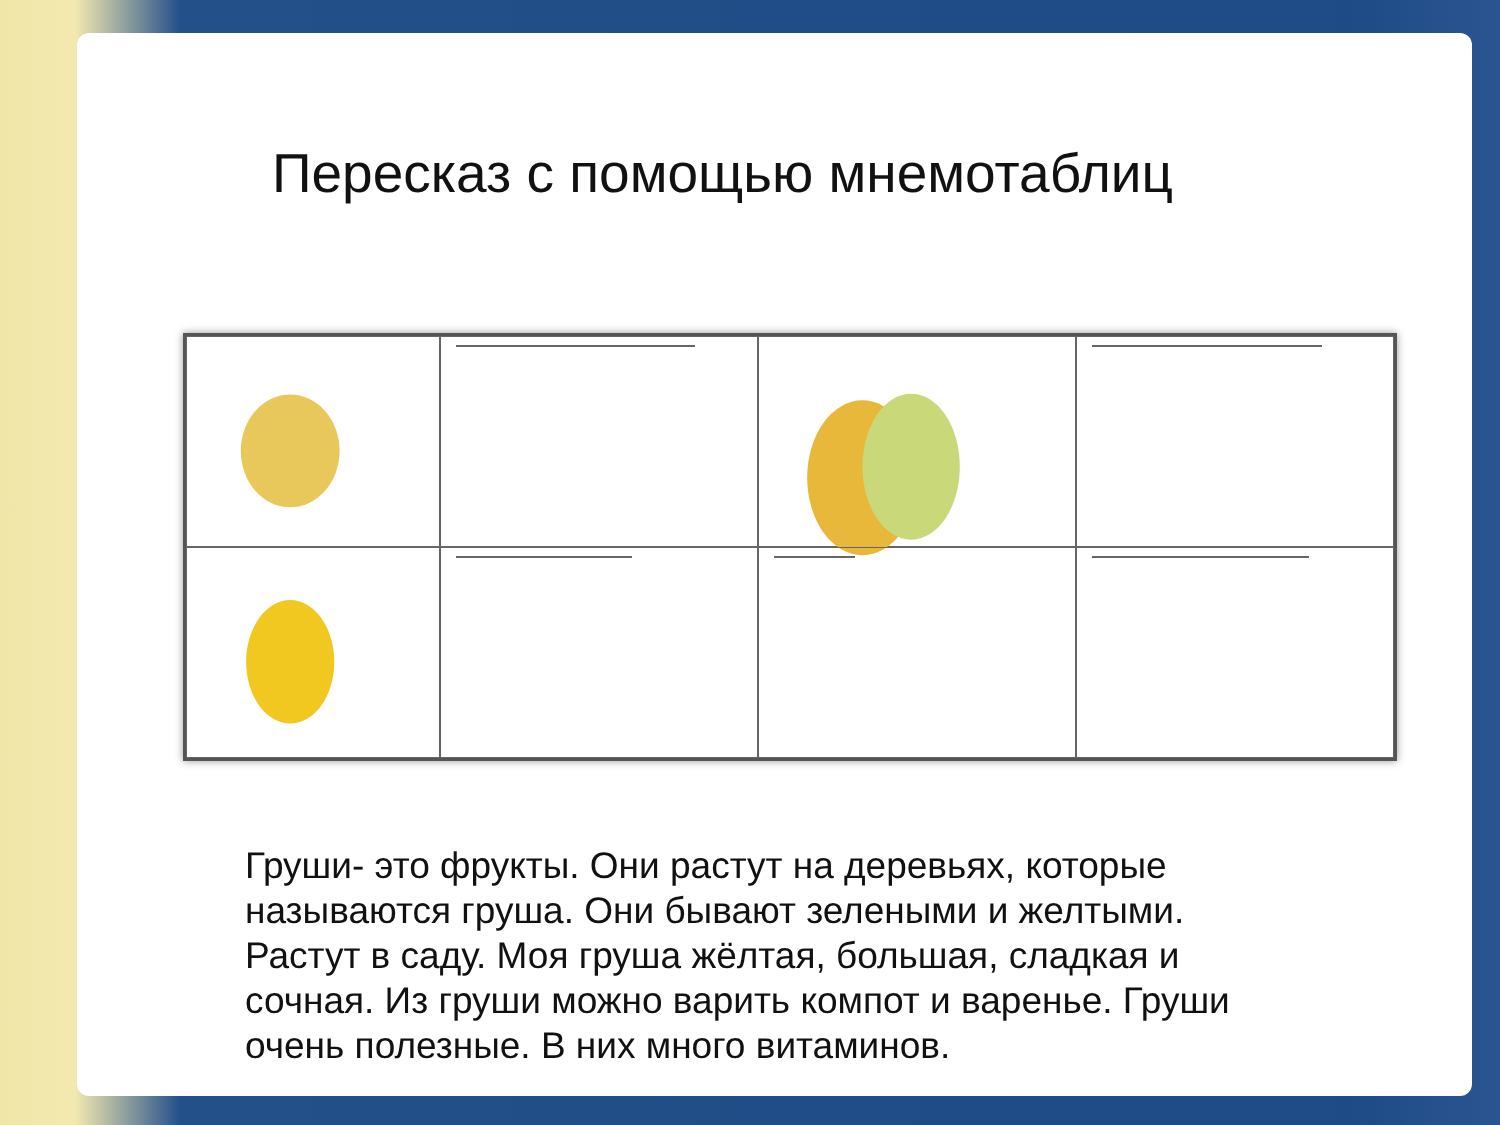Пересказ с помощью мнемотаблиц
Груши- это фрукты. Они растут на деревьях, которые называются груша. Они бывают зелеными и желтыми. Растут в саду. Моя груша жёлтая, большая, сладкая и сочная. Из груши можно варить компот и варенье. Груши очень полезные. В них много витаминов.